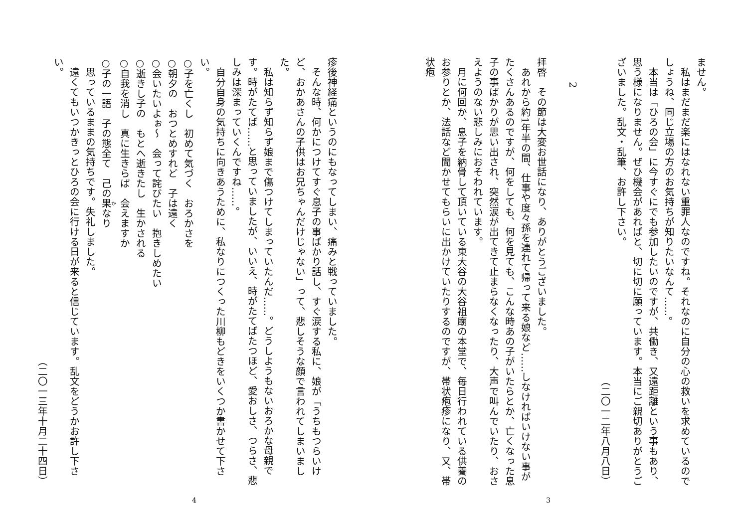ません。
私はまだまだ楽にはなれない重罪人なのですね。それなのに自分の心の救いを求めているのでしょうね、同じ立場の方のお気持ちが知りたいなんて……。
本当は「ひろの会」に今すぐにでも参加したいのですが、共働き、又遠距離という事もあり、思う様になりません。ぜひ機会があればと、切に切に願っています。本当にご親切ありがとうございました。乱文・乱筆、お許し下さい。
（二〇一二年八月八日）
　
2
　
拝啓　その節は大変お世話になり、ありがとうございました。
あれから約1年半の間、仕事や度々孫を連れて帰って来る娘など……しなければいけない事がたくさんあるのですが、何をしても、何を見ても、こんな時あの子がいたらとか、亡くなった息子の事ばかりが思い出され、突然涙が出てきて止まらなくなったり、大声で叫んでいたり、おさえようのない悲しみにおそわれています。
月に何回か、息子を納骨して頂いている東大谷の大谷祖廟の本堂で、毎日行われている供養のお参りとか、法話など聞かせてもらいに出かけていたりするのですが、帯状疱疹になり、又、帯状疱
3
疹後神経痛というのにもなってしまい、痛みと戦っていました。
そんな時、何かにつけてすぐ息子の事ばかり話し、すぐ涙する私に、娘が「うちもつらいけど、おかあさんの子供はお兄ちゃんだけじゃない」って、悲しそうな顔で言われてしまいました。
私は知らず知らず娘まで傷つけてしまっていたんだ……。どうしようもないおろかな母親です。時がたてば……と思っていましたが、いいえ、時がたてばたつほど、愛おしさ、つらさ、悲しみは深まっていくんですね……。
自分自身の気持ちに向きあうために、私なりにつくった川柳もどきをいくつか書かせて下さい。
○子を亡くし　初めて気づく　おろかさを
○朝夕の　おつとめすれど　子は遠く
○会いたいよぉ～　会って詫びたい　抱きしめたい
○逝きし子の　もとへ逝きたし　生かされる
○自我を消し　真に生きらば　会えますか
○子の一語　子の態全て　己の果なり
思っているままの気持ちです。失礼しました。
遠くてもいつかきっとひろの会に行ける日が来ると信じています。乱文をどうかお許し下さい。
（二〇一三年十月二十四日）
4